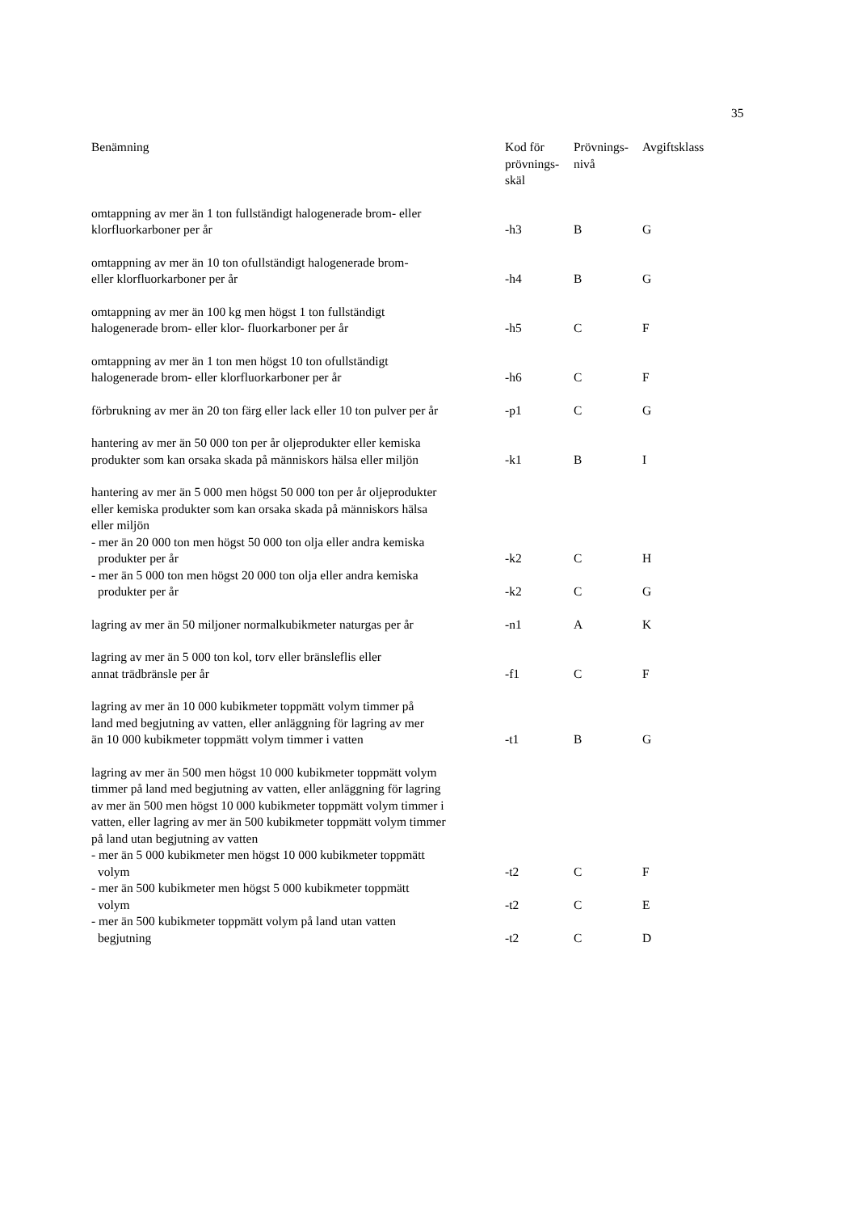35
| Benämning | Kod för prövnings- skäl | Prövnings- nivå | Avgiftsklass |
| --- | --- | --- | --- |
| omtappning av mer än 1 ton fullständigt halogenerade brom- eller klorfluorkarboner per år | -h3 | B | G |
| omtappning av mer än 10 ton ofullständigt halogenerade brom- eller klorfluorkarboner per år | -h4 | B | G |
| omtappning av mer än 100 kg men högst 1 ton fullständigt halogenerade brom- eller klor- fluorkarboner per år | -h5 | C | F |
| omtappning av mer än 1 ton men högst 10 ton ofullständigt halogenerade brom- eller klorfluorkarboner per år | -h6 | C | F |
| förbrukning av mer än 20 ton färg eller lack eller 10 ton pulver per år | -p1 | C | G |
| hantering av mer än 50 000 ton per år oljeprodukter eller kemiska produkter som kan orsaka skada på människors hälsa eller miljön | -k1 | B | I |
| hantering av mer än 5 000 men högst 50 000 ton per år oljeprodukter eller kemiska produkter som kan orsaka skada på människors hälsa eller miljön | | | |
| - mer än 20 000 ton men högst 50 000 ton olja eller andra kemiska produkter per år | -k2 | C | H |
| - mer än 5 000 ton men högst 20 000 ton olja eller andra kemiska produkter per år | -k2 | C | G |
| lagring av mer än 50 miljoner normalkubikmeter naturgas per år | -n1 | A | K |
| lagring av mer än 5 000 ton kol, torv eller bränsleflis eller annat trädbränsle per år | -f1 | C | F |
| lagring av mer än 10 000 kubikmeter toppmätt volym timmer på land med begjutning av vatten, eller anläggning för lagring av mer än 10 000 kubikmeter toppmätt volym timmer i vatten | -t1 | B | G |
| lagring av mer än 500 men högst 10 000 kubikmeter toppmätt volym timmer på land med begjutning av vatten, eller anläggning för lagring av mer än 500 men högst 10 000 kubikmeter toppmätt volym timmer i vatten, eller lagring av mer än 500 kubikmeter toppmätt volym timmer på land utan begjutning av vatten | | | |
| - mer än 5 000 kubikmeter men högst 10 000 kubikmeter toppmätt volym | -t2 | C | F |
| - mer än 500 kubikmeter men högst 5 000 kubikmeter toppmätt volym | -t2 | C | E |
| - mer än 500 kubikmeter toppmätt volym på land utan vatten begjutning | -t2 | C | D |